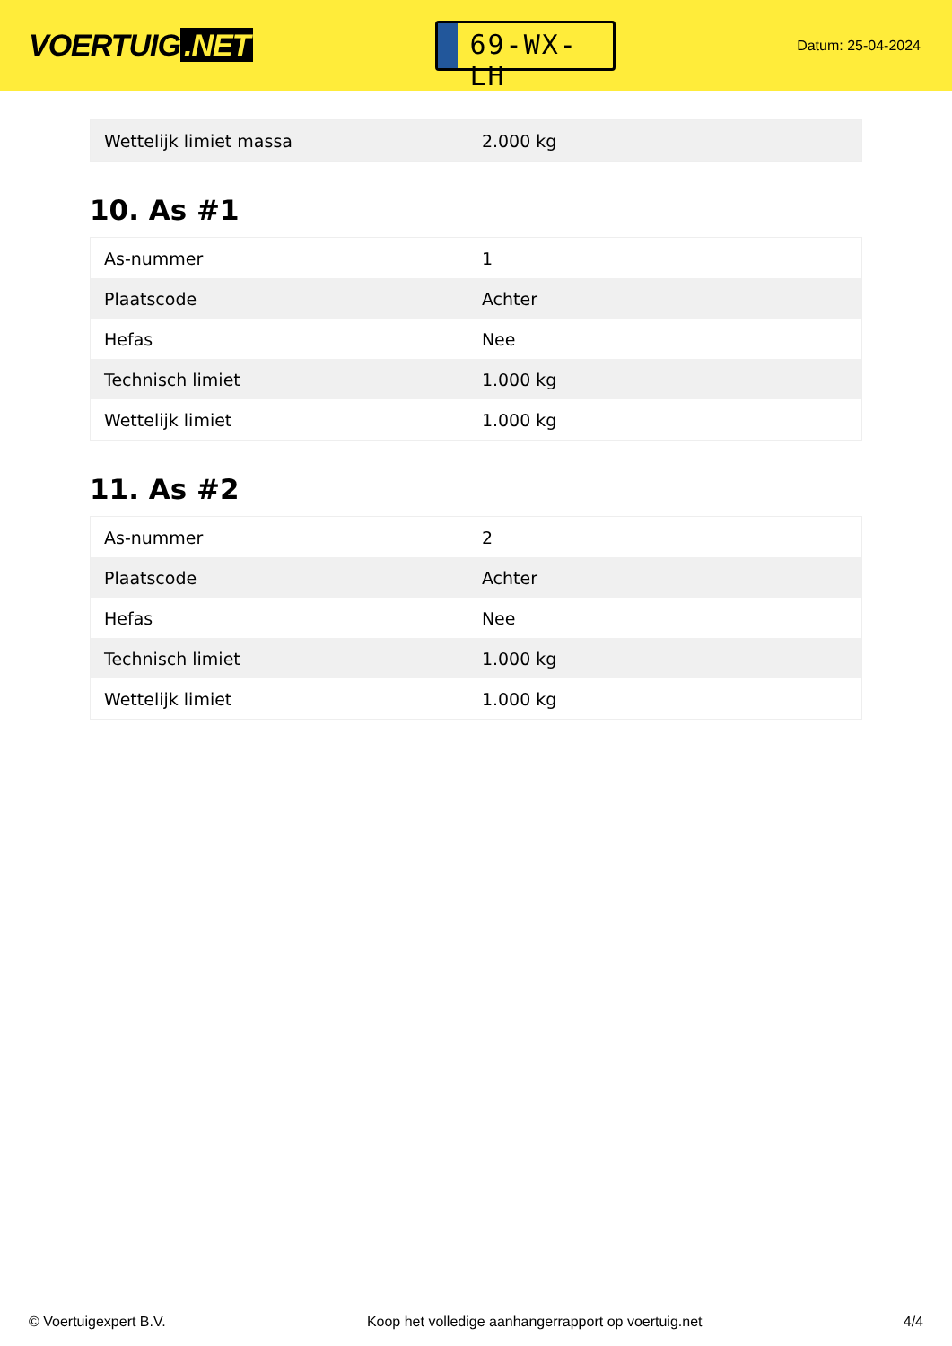VOERTUIG.NET
69-WX-LH
Datum: 25-04-2024
| Wettelijk limiet massa | 2.000 kg |
10. As #1
| As-nummer | 1 |
| Plaatscode | Achter |
| Hefas | Nee |
| Technisch limiet | 1.000 kg |
| Wettelijk limiet | 1.000 kg |
11. As #2
| As-nummer | 2 |
| Plaatscode | Achter |
| Hefas | Nee |
| Technisch limiet | 1.000 kg |
| Wettelijk limiet | 1.000 kg |
© Voertuigexpert B.V. Koop het volledige aanhangerrapport op voertuig.net 4/4